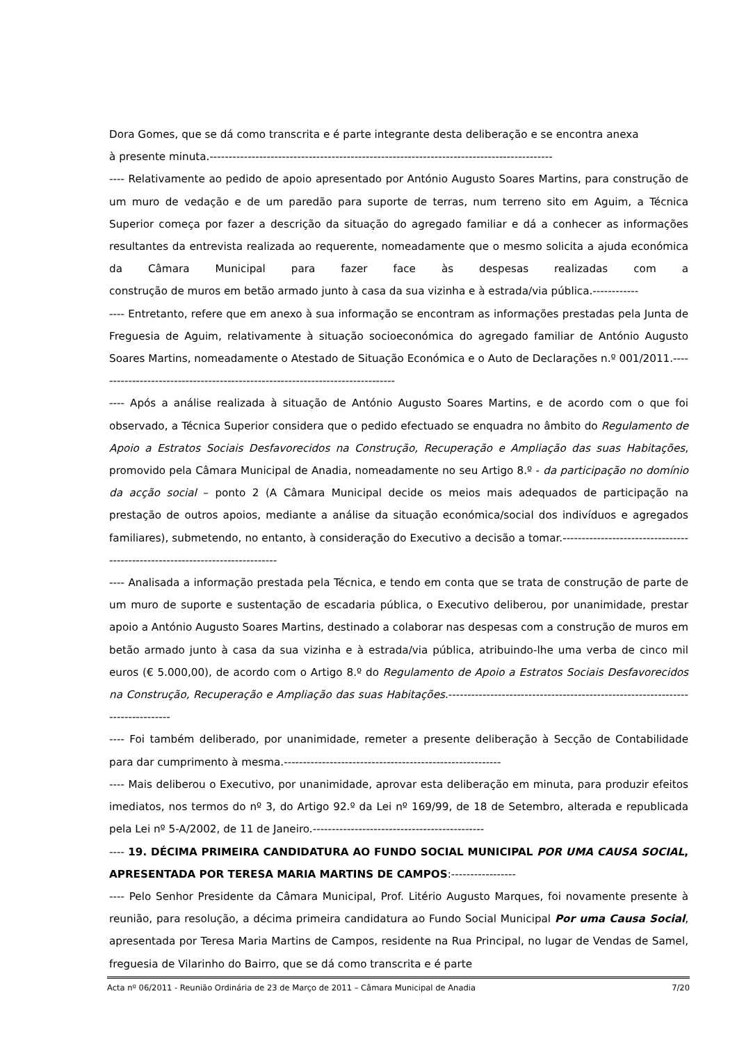Dora Gomes, que se dá como transcrita e é parte integrante desta deliberação e se encontra anexa
à presente minuta.------------------------------------------------------------------------------------------
---- Relativamente ao pedido de apoio apresentado por António Augusto Soares Martins, para construção de um muro de vedação e de um paredão para suporte de terras, num terreno sito em Aguim, a Técnica Superior começa por fazer a descrição da situação do agregado familiar e dá a conhecer as informações resultantes da entrevista realizada ao requerente, nomeadamente que o mesmo solicita a ajuda económica da Câmara Municipal para fazer face às despesas realizadas com a construção de muros em betão armado junto à casa da sua vizinha e à estrada/via pública.------------
---- Entretanto, refere que em anexo à sua informação se encontram as informações prestadas pela Junta de Freguesia de Aguim, relativamente à situação socioeconómica do agregado familiar de António Augusto Soares Martins, nomeadamente o Atestado de Situação Económica e o Auto de Declarações n.º 001/2011.-------------------------------------------------------------------------------
---- Após a análise realizada à situação de António Augusto Soares Martins, e de acordo com o que foi observado, a Técnica Superior considera que o pedido efectuado se enquadra no âmbito do Regulamento de Apoio a Estratos Sociais Desfavorecidos na Construção, Recuperação e Ampliação das suas Habitações, promovido pela Câmara Municipal de Anadia, nomeadamente no seu Artigo 8.º - da participação no domínio da acção social – ponto 2 (A Câmara Municipal decide os meios mais adequados de participação na prestação de outros apoios, mediante a análise da situação económica/social dos indivíduos e agregados familiares), submetendo, no entanto, à consideração do Executivo a decisão a tomar.-----------------------------------------------------------------------------
---- Analisada a informação prestada pela Técnica, e tendo em conta que se trata de construção de parte de um muro de suporte e sustentação de escadaria pública, o Executivo deliberou, por unanimidade, prestar apoio a António Augusto Soares Martins, destinado a colaborar nas despesas com a construção de muros em betão armado junto à casa da sua vizinha e à estrada/via pública, atribuindo-lhe uma verba de cinco mil euros (€ 5.000,00), de acordo com o Artigo 8.º do Regulamento de Apoio a Estratos Sociais Desfavorecidos na Construção, Recuperação e Ampliação das suas Habitações.-------------------------------------------------------------------------------
---- Foi também deliberado, por unanimidade, remeter a presente deliberação à Secção de Contabilidade para dar cumprimento à mesma.---------------------------------------------------------
---- Mais deliberou o Executivo, por unanimidade, aprovar esta deliberação em minuta, para produzir efeitos imediatos, nos termos do nº 3, do Artigo 92.º da Lei nº 169/99, de 18 de Setembro, alterada e republicada pela Lei nº 5-A/2002, de 11 de Janeiro.---------------------------------------------
---- 19. DÉCIMA PRIMEIRA CANDIDATURA AO FUNDO SOCIAL MUNICIPAL POR UMA CAUSA SOCIAL, APRESENTADA POR TERESA MARIA MARTINS DE CAMPOS:-----------------
---- Pelo Senhor Presidente da Câmara Municipal, Prof. Litério Augusto Marques, foi novamente presente à reunião, para resolução, a décima primeira candidatura ao Fundo Social Municipal Por uma Causa Social, apresentada por Teresa Maria Martins de Campos, residente na Rua Principal, no lugar de Vendas de Samel, freguesia de Vilarinho do Bairro, que se dá como transcrita e é parte
Acta nº 06/2011 - Reunião Ordinária de 23 de Março de 2011 – Câmara Municipal de Anadia 7/20